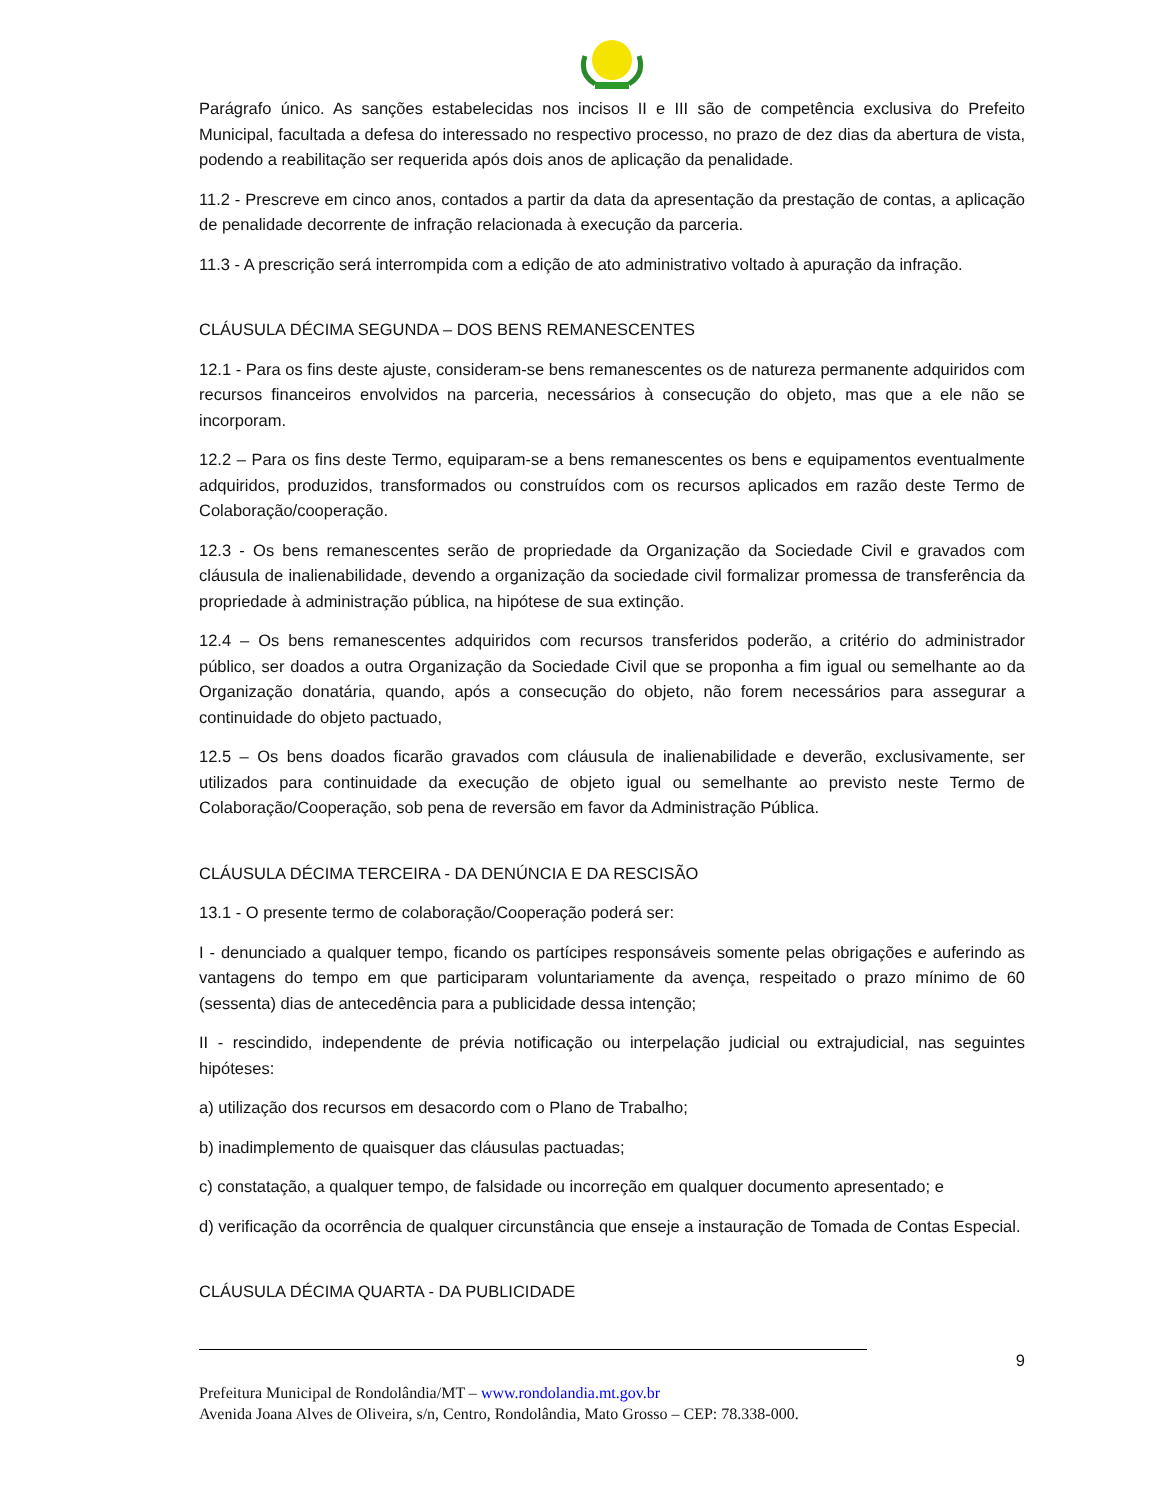Parágrafo único. As sanções estabelecidas nos incisos II e III são de competência exclusiva do Prefeito Municipal, facultada a defesa do interessado no respectivo processo, no prazo de dez dias da abertura de vista, podendo a reabilitação ser requerida após dois anos de aplicação da penalidade.
11.2 - Prescreve em cinco anos, contados a partir da data da apresentação da prestação de contas, a aplicação de penalidade decorrente de infração relacionada à execução da parceria.
11.3 - A prescrição será interrompida com a edição de ato administrativo voltado à apuração da infração.
CLÁUSULA DÉCIMA SEGUNDA – DOS BENS REMANESCENTES
12.1 - Para os fins deste ajuste, consideram-se bens remanescentes os de natureza permanente adquiridos com recursos financeiros envolvidos na parceria, necessários à consecução do objeto, mas que a ele não se incorporam.
12.2 – Para os fins deste Termo, equiparam-se a bens remanescentes os bens e equipamentos eventualmente adquiridos, produzidos, transformados ou construídos com os recursos aplicados em razão deste Termo de Colaboração/cooperação.
12.3 - Os bens remanescentes serão de propriedade da Organização da Sociedade Civil e gravados com cláusula de inalienabilidade, devendo a organização da sociedade civil formalizar promessa de transferência da propriedade à administração pública, na hipótese de sua extinção.
12.4 – Os bens remanescentes adquiridos com recursos transferidos poderão, a critério do administrador público, ser doados a outra Organização da Sociedade Civil que se proponha a fim igual ou semelhante ao da Organização donatária, quando, após a consecução do objeto, não forem necessários para assegurar a continuidade do objeto pactuado,
12.5 – Os bens doados ficarão gravados com cláusula de inalienabilidade e deverão, exclusivamente, ser utilizados para continuidade da execução de objeto igual ou semelhante ao previsto neste Termo de Colaboração/Cooperação, sob pena de reversão em favor da Administração Pública.
CLÁUSULA DÉCIMA TERCEIRA - DA DENÚNCIA E DA RESCISÃO
13.1 - O presente termo de colaboração/Cooperação poderá ser:
I - denunciado a qualquer tempo, ficando os partícipes responsáveis somente pelas obrigações e auferindo as vantagens do tempo em que participaram voluntariamente da avença, respeitado o prazo mínimo de 60 (sessenta) dias de antecedência para a publicidade dessa intenção;
II - rescindido, independente de prévia notificação ou interpelação judicial ou extrajudicial, nas seguintes hipóteses:
a) utilização dos recursos em desacordo com o Plano de Trabalho;
b) inadimplemento de quaisquer das cláusulas pactuadas;
c) constatação, a qualquer tempo, de falsidade ou incorreção em qualquer documento apresentado; e
d) verificação da ocorrência de qualquer circunstância que enseje a instauração de Tomada de Contas Especial.
CLÁUSULA DÉCIMA QUARTA - DA PUBLICIDADE
9
Prefeitura Municipal de Rondolândia/MT – www.rondolandia.mt.gov.br
Avenida Joana Alves de Oliveira, s/n, Centro, Rondolândia, Mato Grosso – CEP: 78.338-000.